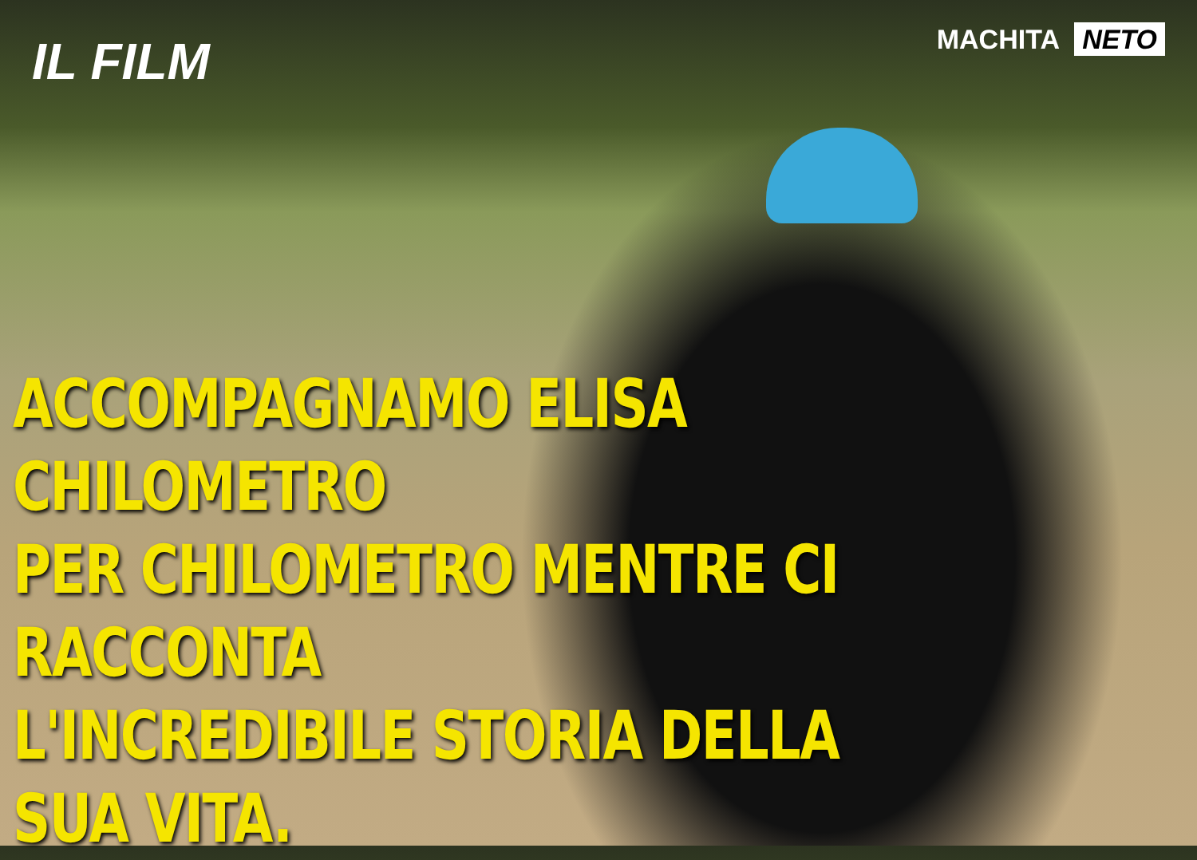IL FILM
MACHITA NETO
ACCOMPAGNAMO ELISA CHILOMETRO
PER CHILOMETRO MENTRE CI RACCONTA
L'INCREDIBILE STORIA DELLA SUA VITA.